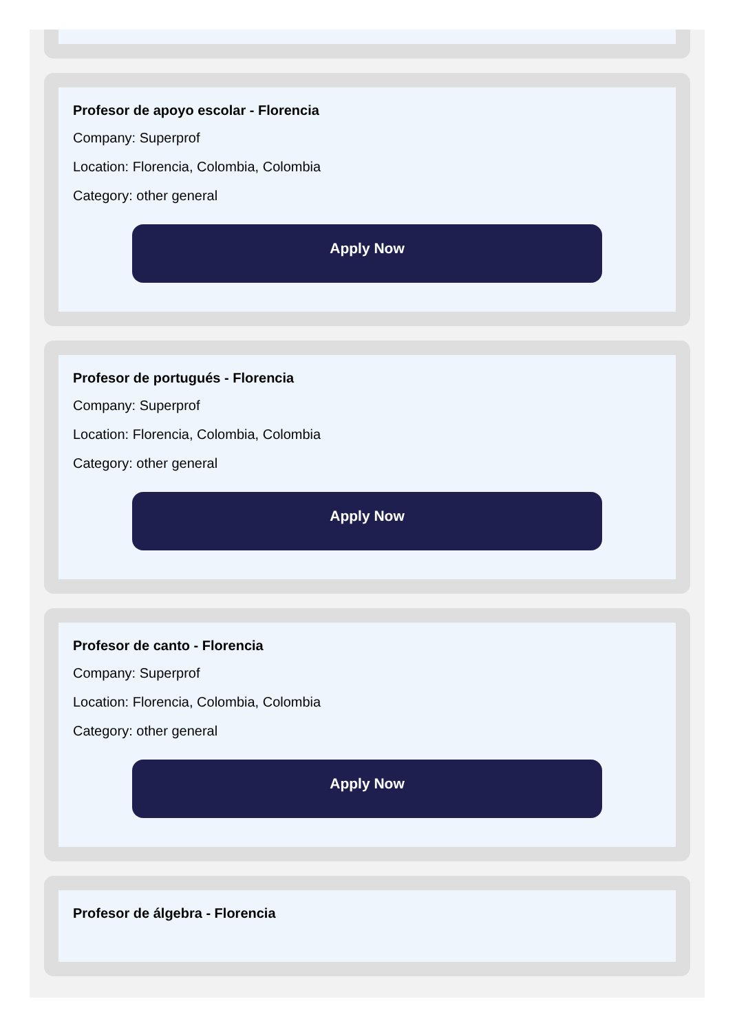Profesor de apoyo escolar - Florencia
Company: Superprof
Location: Florencia, Colombia, Colombia
Category: other general
Apply Now
Profesor de portugués - Florencia
Company: Superprof
Location: Florencia, Colombia, Colombia
Category: other general
Apply Now
Profesor de canto - Florencia
Company: Superprof
Location: Florencia, Colombia, Colombia
Category: other general
Apply Now
Profesor de álgebra - Florencia